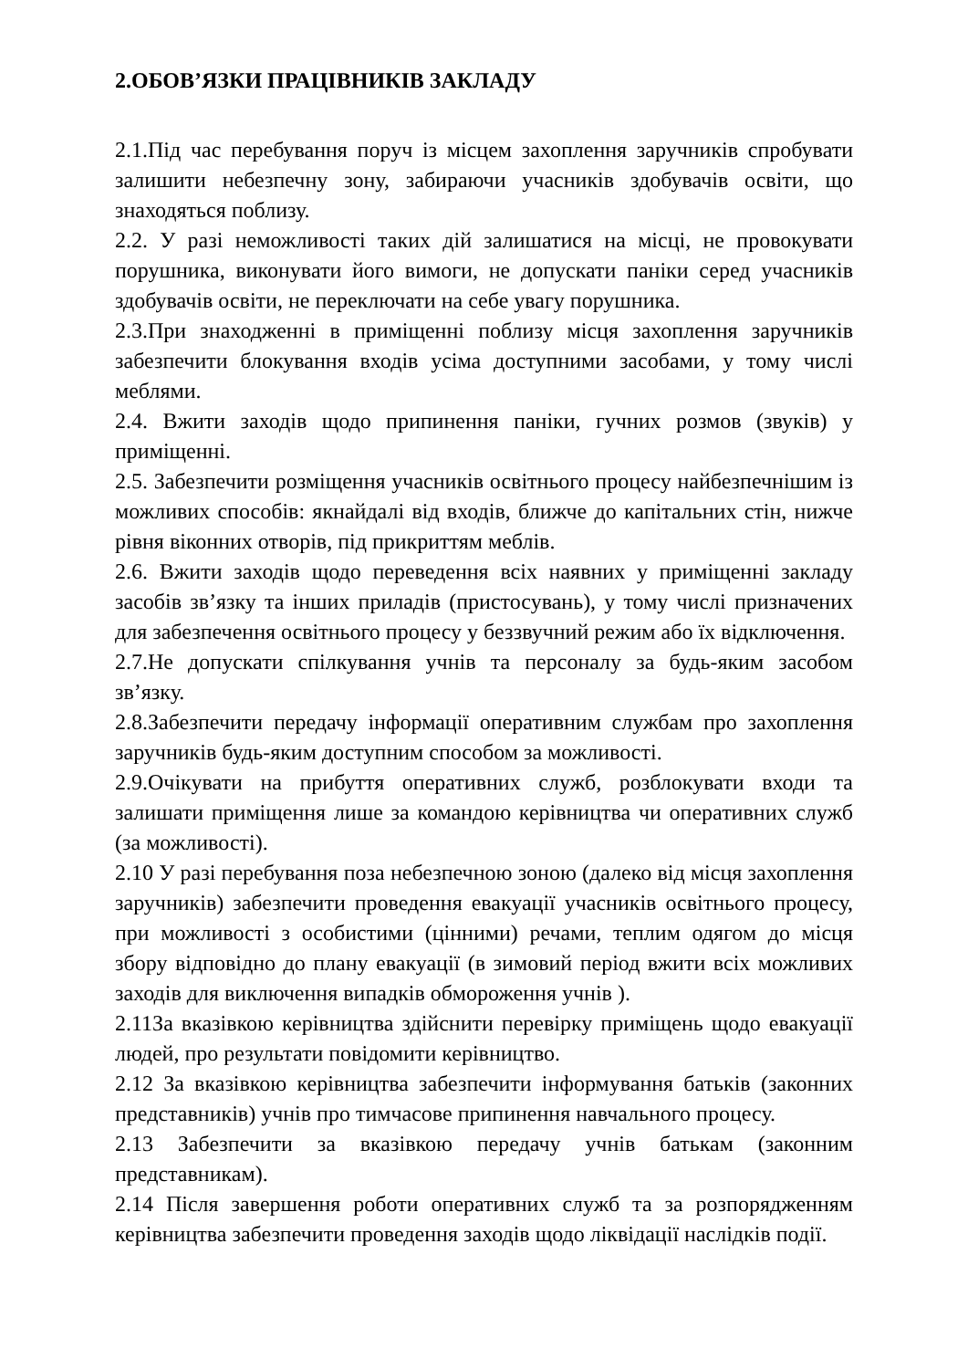2.ОБОВ’ЯЗКИ ПРАЦІВНИКІВ ЗАКЛАДУ
2.1.Під час перебування поруч із місцем захоплення заручників спробувати залишити небезпечну зону, забираючи учасників здобувачів освіти, що знаходяться поблизу.
2.2. У разі неможливості таких дій залишатися на місці, не провокувати порушника, виконувати його вимоги, не допускати паніки серед учасників здобувачів освіти, не переключати на себе увагу порушника.
2.3.При знаходженні в приміщенні поблизу місця захоплення заручників забезпечити блокування входів усіма доступними засобами, у тому числі меблями.
2.4. Вжити заходів щодо припинення паніки, гучних розмов (звуків) у приміщенні.
2.5. Забезпечити розміщення учасників освітнього процесу найбезпечнішим із можливих способів: якнайдалі від входів, ближче до капітальних стін, нижче рівня віконних отворів, під прикриттям меблів.
2.6. Вжити заходів щодо переведення всіх наявних у приміщенні закладу засобів зв’язку та інших приладів (пристосувань), у тому числі призначених для забезпечення освітнього процесу у беззвучний режим або їх відключення.
2.7.Не допускати спілкування учнів та персоналу за будь-яким засобом зв’язку.
2.8.Забезпечити передачу інформації оперативним службам про захоплення заручників будь-яким доступним способом за можливості.
2.9.Очікувати на прибуття оперативних служб, розблокувати входи та залишати приміщення лише за командою керівництва чи оперативних служб (за можливості).
2.10 У разі перебування поза небезпечною зоною (далеко від місця захоплення заручників) забезпечити проведення евакуації учасників освітнього процесу, при можливості з особистими (цінними) речами, теплим одягом до місця збору відповідно до плану евакуації (в зимовий період вжити всіх можливих заходів для виключення випадків обмороження учнів ).
2.11За вказівкою керівництва здійснити перевірку приміщень щодо евакуації людей, про результати повідомити керівництво.
2.12 За вказівкою керівництва забезпечити інформування батьків (законних представників) учнів про тимчасове припинення навчального процесу.
2.13 Забезпечити за вказівкою передачу учнів батькам (законним представникам).
2.14 Після завершення роботи оперативних служб та за розпорядженням керівництва забезпечити проведення заходів щодо ліквідації наслідків події.